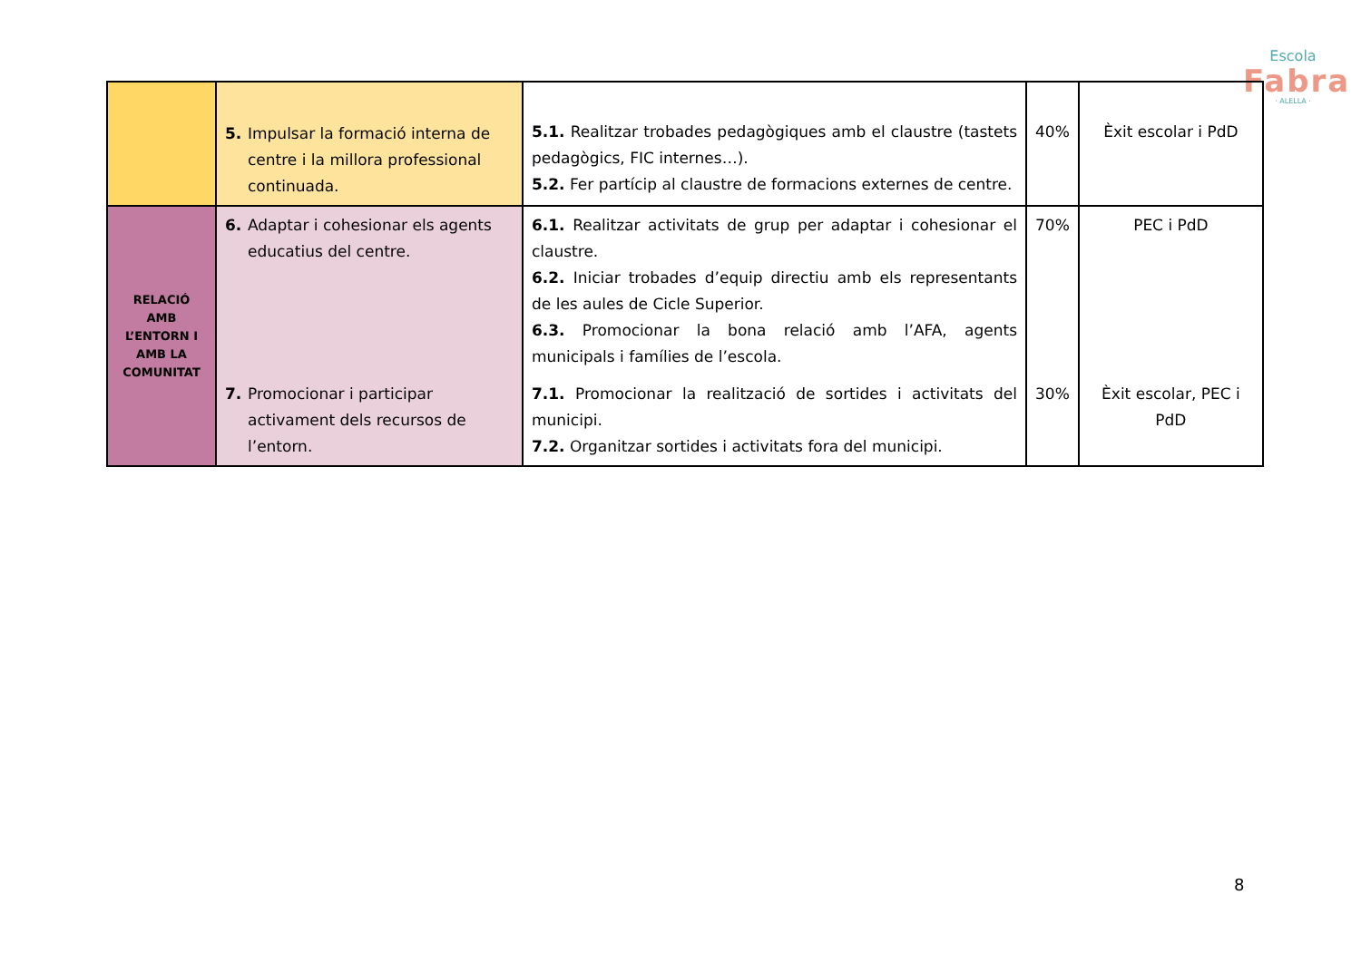Escola
Fabra
· ALELLA ·
| | 5. Impulsar la formació interna de centre i la millora professional continuada. | 5.1. Realitzar trobades pedagògiques amb el claustre (tastets pedagògics, FIC internes…). 5.2. Fer partícip al claustre de formacions externes de centre. | 40% | Èxit escolar i PdD |
| RELACIÓ AMB L’ENTORN I AMB LA COMUNITAT | 6. Adaptar i cohesionar els agents educatius del centre. | 6.1. Realitzar activitats de grup per adaptar i cohesionar el claustre. 6.2. Iniciar trobades d’equip directiu amb els representants de les aules de Cicle Superior. 6.3. Promocionar la bona relació amb l’AFA, agents municipals i famílies de l’escola. | 70% | PEC i PdD |
| | 7. Promocionar i participar activament dels recursos de l’entorn. | 7.1. Promocionar la realització de sortides i activitats del municipi. 7.2. Organitzar sortides i activitats fora del municipi. | 30% | Èxit escolar, PEC i PdD |
8